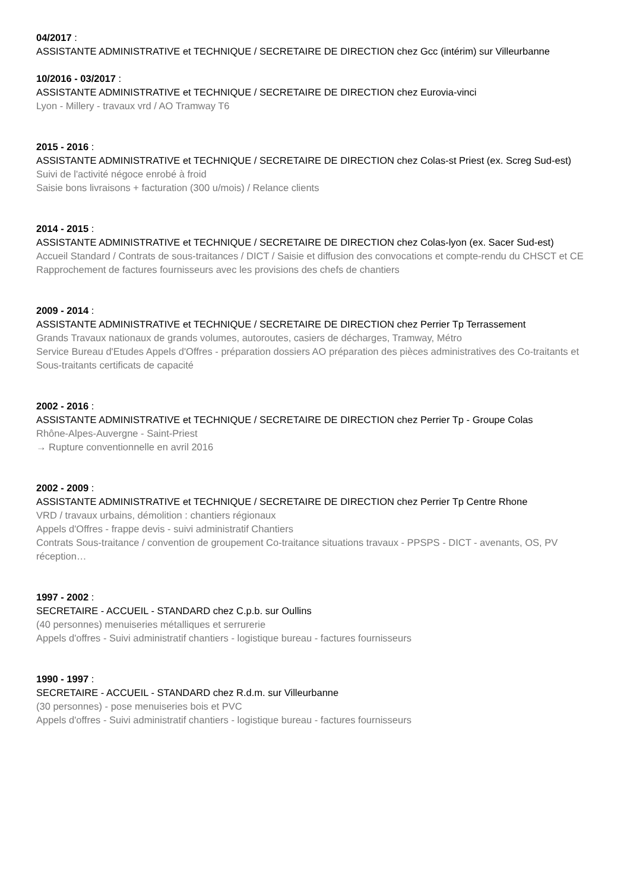04/2017 :
ASSISTANTE ADMINISTRATIVE et TECHNIQUE / SECRETAIRE DE DIRECTION chez Gcc (intérim) sur Villeurbanne
10/2016 - 03/2017 :
ASSISTANTE ADMINISTRATIVE et TECHNIQUE / SECRETAIRE DE DIRECTION chez Eurovia-vinci
Lyon - Millery - travaux vrd / AO Tramway T6
2015 - 2016 :
ASSISTANTE ADMINISTRATIVE et TECHNIQUE / SECRETAIRE DE DIRECTION chez Colas-st Priest (ex. Screg Sud-est)
Suivi de l'activité négoce enrobé à froid
Saisie bons livraisons + facturation (300 u/mois) / Relance clients
2014 - 2015 :
ASSISTANTE ADMINISTRATIVE et TECHNIQUE / SECRETAIRE DE DIRECTION chez Colas-lyon (ex. Sacer Sud-est)
Accueil Standard / Contrats de sous-traitances / DICT / Saisie et diffusion des convocations et compte-rendu du CHSCT et CE
Rapprochement de factures fournisseurs avec les provisions des chefs de chantiers
2009 - 2014 :
ASSISTANTE ADMINISTRATIVE et TECHNIQUE / SECRETAIRE DE DIRECTION chez Perrier Tp Terrassement
Grands Travaux nationaux de grands volumes, autoroutes, casiers de décharges, Tramway, Métro
Service Bureau d'Etudes Appels d'Offres - préparation dossiers AO préparation des pièces administratives des Co-traitants et Sous-traitants certificats de capacité
2002 - 2016 :
ASSISTANTE ADMINISTRATIVE et TECHNIQUE / SECRETAIRE DE DIRECTION chez Perrier Tp - Groupe Colas
Rhône-Alpes-Auvergne - Saint-Priest
→ Rupture conventionnelle en avril 2016
2002 - 2009 :
ASSISTANTE ADMINISTRATIVE et TECHNIQUE / SECRETAIRE DE DIRECTION chez Perrier Tp Centre Rhone
VRD / travaux urbains, démolition : chantiers régionaux
Appels d'Offres - frappe devis - suivi administratif Chantiers
Contrats Sous-traitance / convention de groupement Co-traitance situations travaux - PPSPS - DICT - avenants, OS, PV réception…
1997 - 2002 :
SECRETAIRE - ACCUEIL - STANDARD chez C.p.b. sur Oullins
(40 personnes) menuiseries métalliques et serrurerie
Appels d'offres - Suivi administratif chantiers - logistique bureau - factures fournisseurs
1990 - 1997 :
SECRETAIRE - ACCUEIL - STANDARD chez R.d.m. sur Villeurbanne
(30 personnes) - pose menuiseries bois et PVC
Appels d'offres - Suivi administratif chantiers - logistique bureau - factures fournisseurs